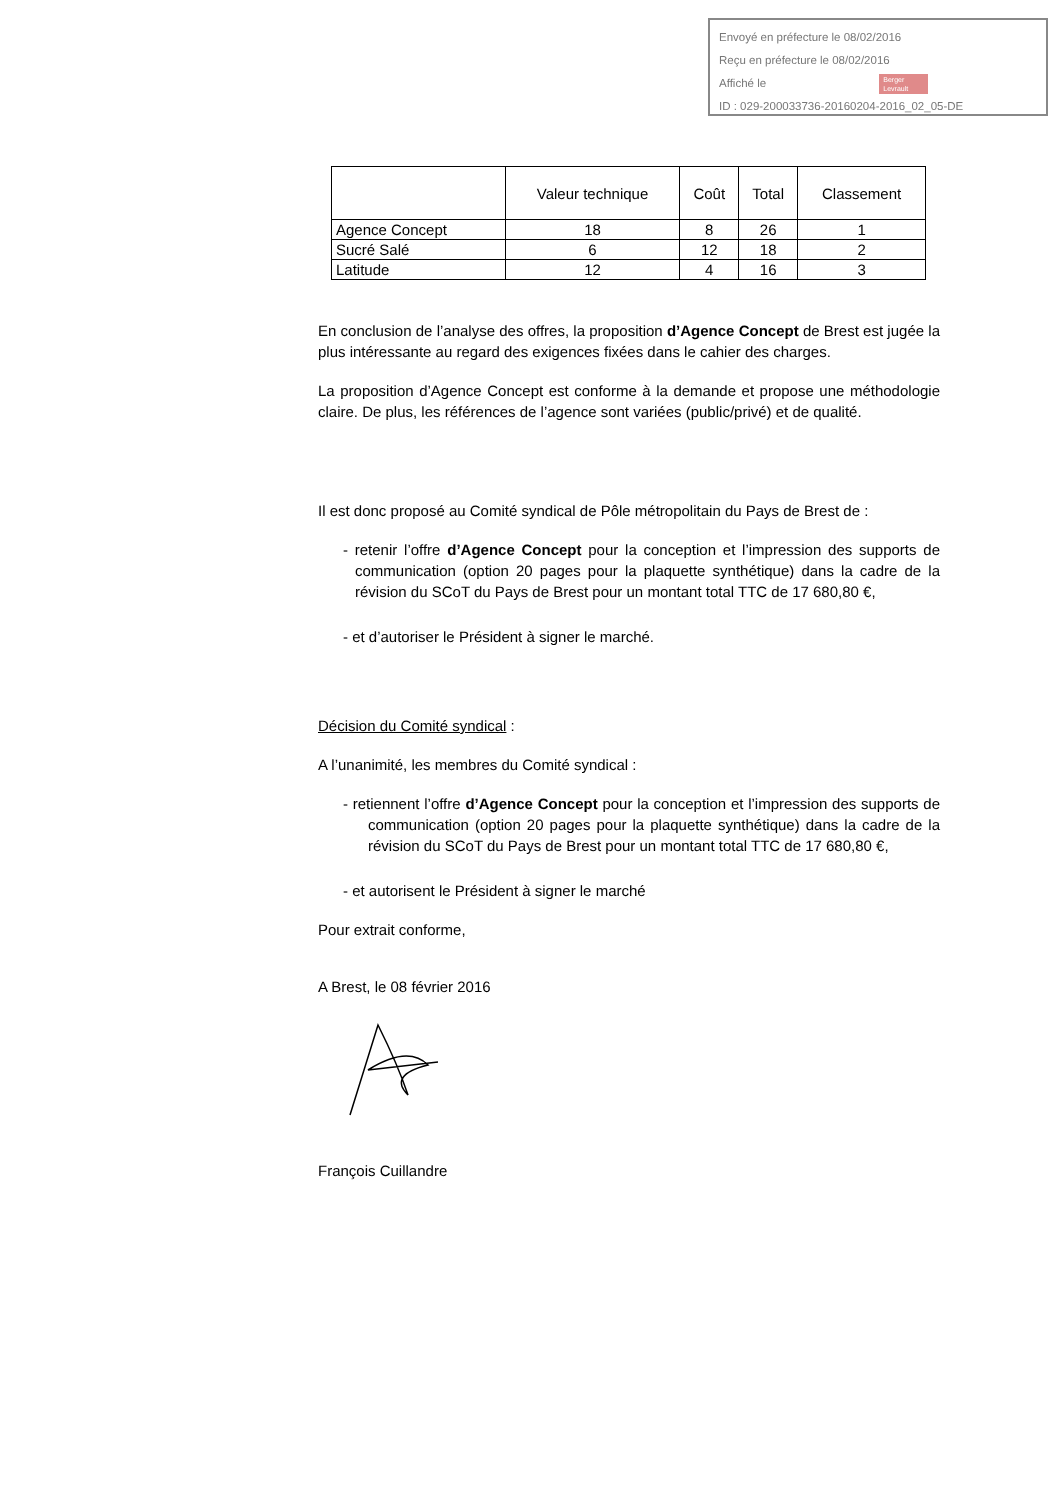Envoyé en préfecture le 08/02/2016
Reçu en préfecture le 08/02/2016
Affiché le Berger
Levrault
ID : 029-200033736-20160204-2016_02_05-DE
| | Valeur technique | Coût | Total | Classement |
| --- | --- | --- | --- | --- |
| Agence Concept | 18 | 8 | 26 | 1 |
| Sucré Salé | 6 | 12 | 18 | 2 |
| Latitude | 12 | 4 | 16 | 3 |
En conclusion de l’analyse des offres, la proposition d’Agence Concept de Brest est jugée la plus intéressante au regard des exigences fixées dans le cahier des charges.
La proposition d’Agence Concept est conforme à la demande et propose une méthodologie claire. De plus, les références de l’agence sont variées (public/privé) et de qualité.
Il est donc proposé au Comité syndical de Pôle métropolitain du Pays de Brest de :
- retenir l’offre d’Agence Concept pour la conception et l’impression des supports de communication (option 20 pages pour la plaquette synthétique) dans la cadre de la révision du SCoT du Pays de Brest pour un montant total TTC de 17 680,80 €,
- et d’autoriser le Président à signer le marché.
Décision du Comité syndical :
A l’unanimité, les membres du Comité syndical :
- retiennent l’offre d’Agence Concept pour la conception et l’impression des supports de communication (option 20 pages pour la plaquette synthétique) dans la cadre de la révision du SCoT du Pays de Brest pour un montant total TTC de 17 680,80 €,
- et autorisent le Président à signer le marché
Pour extrait conforme,
A Brest, le 08 février 2016
François Cuillandre